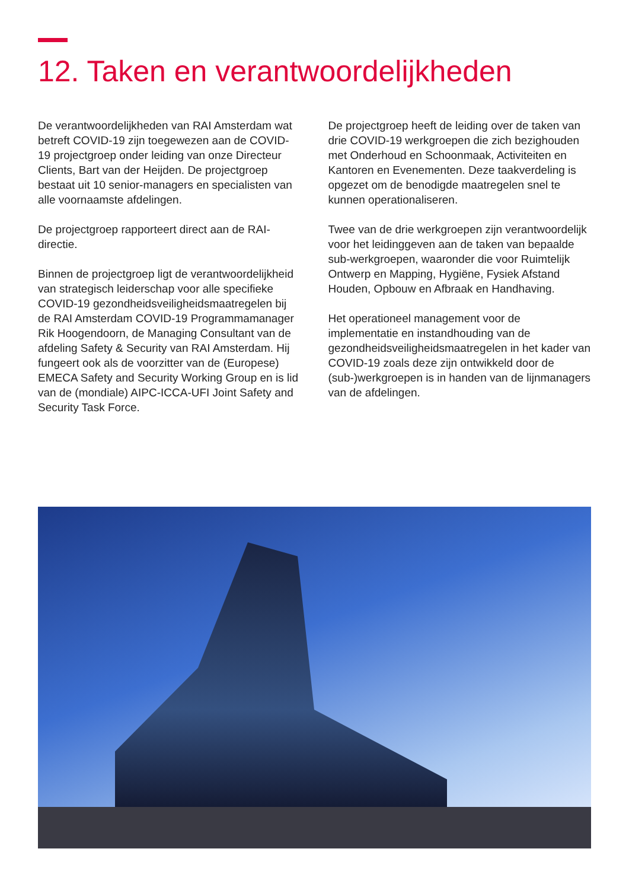12. Taken en verantwoordelijkheden
De verantwoordelijkheden van RAI Amsterdam wat betreft COVID-19 zijn toegewezen aan de COVID-19 projectgroep onder leiding van onze Directeur Clients, Bart van der Heijden. De projectgroep bestaat uit 10 senior-managers en specialisten van alle voornaamste afdelingen.
De projectgroep rapporteert direct aan de RAI-directie.
Binnen de projectgroep ligt de verantwoordelijkheid van strategisch leiderschap voor alle specifieke COVID-19 gezondheidsveiligheidsmaatregelen bij de RAI Amsterdam COVID-19 Programmamanager Rik Hoogendoorn, de Managing Consultant van de afdeling Safety & Security van RAI Amsterdam. Hij fungeert ook als de voorzitter van de (Europese) EMECA Safety and Security Working Group en is lid van de (mondiale) AIPC-ICCA-UFI Joint Safety and Security Task Force.
De projectgroep heeft de leiding over de taken van drie COVID-19 werkgroepen die zich bezighouden met Onderhoud en Schoonmaak, Activiteiten en Kantoren en Evenementen. Deze taakverdeling is opgezet om de benodigde maatregelen snel te kunnen operationaliseren.
Twee van de drie werkgroepen zijn verantwoordelijk voor het leidinggeven aan de taken van bepaalde sub-werkgroepen, waaronder die voor Ruimtelijk Ontwerp en Mapping, Hygiëne, Fysiek Afstand Houden, Opbouw en Afbraak en Handhaving.
Het operationeel management voor de implementatie en instandhouding van de gezondheidsveiligheidsmaatregelen in het kader van COVID-19 zoals deze zijn ontwikkeld door de (sub-)werkgroepen is in handen van de lijnmanagers van de afdelingen.